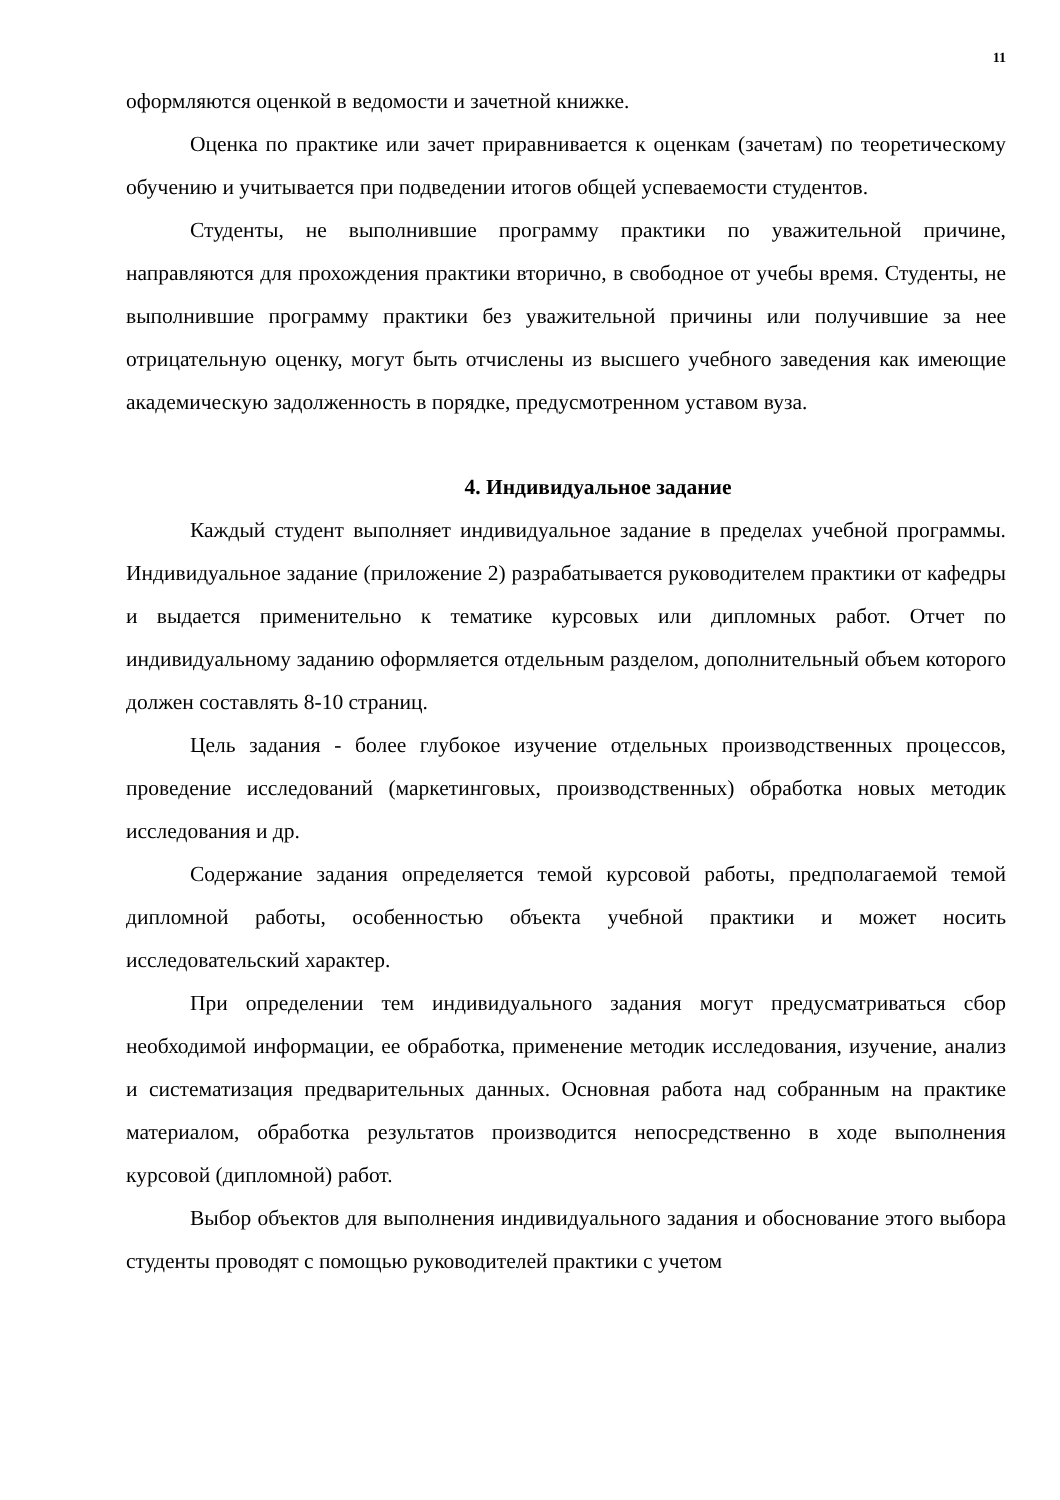11
оформляются оценкой в ведомости и зачетной книжке.
Оценка по практике или зачет приравнивается к оценкам (зачетам) по теоретическому обучению и учитывается при подведении итогов общей успеваемости студентов.
Студенты, не выполнившие программу практики по уважительной причине, направляются для прохождения практики вторично, в свободное от учебы время. Студенты, не выполнившие программу практики без уважительной причины или получившие за нее отрицательную оценку, могут быть отчислены из высшего учебного заведения как имеющие академическую задолженность в порядке, предусмотренном уставом вуза.
4. Индивидуальное задание
Каждый студент выполняет индивидуальное задание в пределах учебной программы. Индивидуальное задание (приложение 2) разрабатывается руководителем практики от кафедры и выдается применительно к тематике курсовых или дипломных работ. Отчет по индивидуальному заданию оформляется отдельным разделом, дополнительный объем которого должен составлять 8-10 страниц.
Цель задания - более глубокое изучение отдельных производственных процессов, проведение исследований (маркетинговых, производственных) обработка новых методик исследования и др.
Содержание задания определяется темой курсовой работы, предполагаемой темой дипломной работы, особенностью объекта учебной практики и может носить исследовательский характер.
При определении тем индивидуального задания могут предусматриваться сбор необходимой информации, ее обработка, применение методик исследования, изучение, анализ и систематизация предварительных данных. Основная работа над собранным на практике материалом, обработка результатов производится непосредственно в ходе выполнения курсовой (дипломной) работ.
Выбор объектов для выполнения индивидуального задания и обоснование этого выбора студенты проводят с помощью руководителей практики с учетом